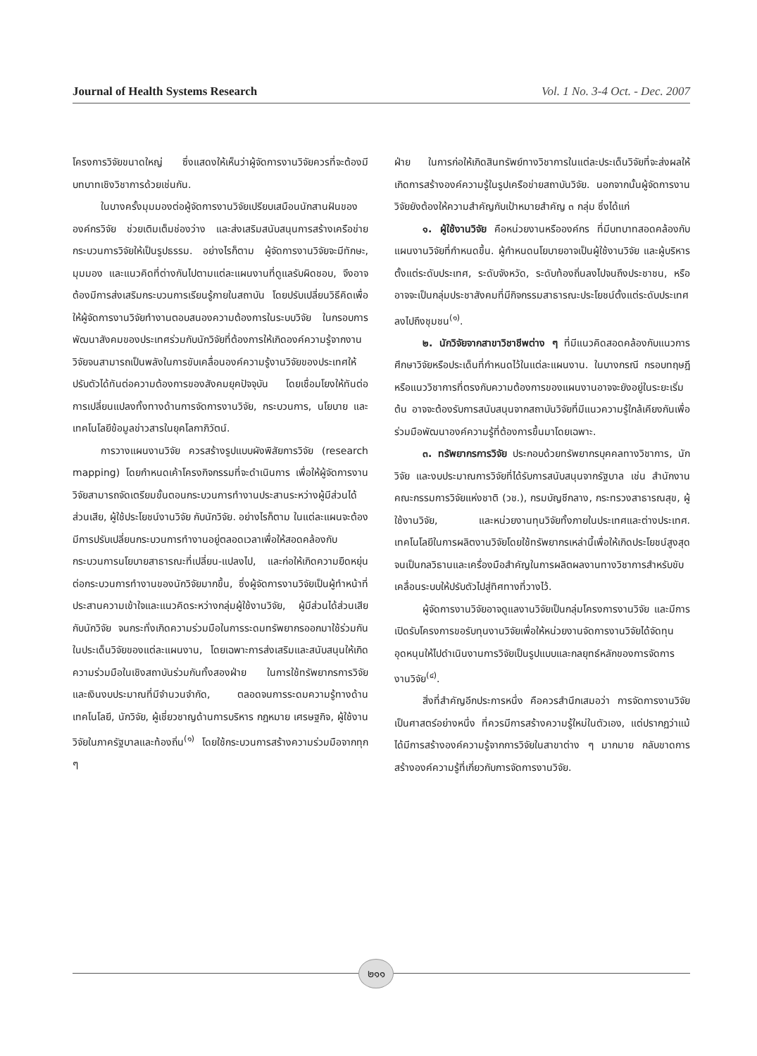Journal of Health Systems Research Vol. 1 No. 3-4 Oct. - Dec. 2007
โครงการวิจัยขนาดใหญ่ ซึ่งแสดงให้เห็นว่าผู้จัดการงานวิจัยควรที่จะต้องมีบทบาทเชิงวิชาการด้วยเช่นกัน.
ในบางครั้งมุมมองต่อผู้จัดการงานวิจัยเปรียบเสมือนนักสานฝันขององค์กรวิจัย ช่วยเติมเต็มช่องว่าง และส่งเสริมสนับสนุนการสร้างเครือข่ายกระบวนการวิจัยให้เป็นรูปธรรม. อย่างไรก็ตาม ผู้จัดการงานวิจัยจะมีทักษะ, มุมมอง และแนวคิดที่ต่างกันไปตามแต่ละแผนงานที่ดูแลรับผิดชอบ, จึงอาจต้องมีการส่งเสริมกระบวนการเรียนรู้ภายในสถาบัน โดยปรับเปลี่ยนวิธีคิดเพื่อให้ผู้จัดการงานวิจัยทำงานตอบสนองความต้องการในระบบวิจัย ในกรอบการพัฒนาสังคมของประเทศร่วมกับนักวิจัยที่ต้องการให้เกิดองค์ความรู้จากงานวิจัยจนสามารถเป็นพลังในการขับเคลื่อนองค์ความรู้งานวิจัยของประเทศให้ปรับตัวได้ทันต่อความต้องการของสังคมยุคปัจจุบัน โดยเชื่อมโยงให้ทันต่อการเปลี่ยนแปลงทั้งทางด้านการจัดการงานวิจัย, กระบวนการ, นโยบาย และเทคโนโลยีข้อมูลข่าวสารในยุคโลกาภิวัตน์.
การวางแผนงานวิจัย ควรสร้างรูปแบบผังพิสัยการวิจัย (research mapping) โดยกำหนดเค้าโครงกิจกรรมที่จะดำเนินการ เพื่อให้ผู้จัดการงานวิจัยสามารถจัดเตรียมขั้นตอนกระบวนการทำงานประสานระหว่างผู้มีส่วนได้ส่วนเสีย, ผู้ใช้ประโยชน์งานวิจัย กับนักวิจัย. อย่างไรก็ตาม ในแต่ละแผนจะต้องมีการปรับเปลี่ยนกระบวนการทำงานอยู่ตลอดเวลาเพื่อให้สอดคล้องกับกระบวนการนโยบายสาธารณะที่เปลี่ยน-แปลงไป, และก่อให้เกิดความยืดหยุ่นต่อกระบวนการทำงานของนักวิจัยมากขึ้น, ซึ่งผู้จัดการงานวิจัยเป็นผู้ทำหน้าที่ประสานความเข้าใจและแนวคิดระหว่างกลุ่มผู้ใช้งานวิจัย, ผู้มีส่วนได้ส่วนเสีย กับนักวิจัย จนกระทั่งเกิดความร่วมมือในการระดมทรัพยากรออกมาใช้ร่วมกันในประเด็นวิจัยของแต่ละแผนงาน, โดยเฉพาะการส่งเสริมและสนับสนุนให้เกิดความร่วมมือในเชิงสถาบันร่วมกันทั้งสองฝ่าย ในการใช้ทรัพยากรการวิจัย และเงินงบประมาณที่มีจำนวนจำกัด, ตลอดจนการระดมความรู้ทางด้านเทคโนโลยี, นักวิจัย, ผู้เชี่ยวชาญด้านการบริหาร กฎหมาย เศรษฐกิจ, ผู้ใช้งานวิจัยในภาครัฐบาลและท้องถิ่น<sup>(๑)</sup> โดยใช้กระบวนการสร้างความร่วมมือจากทุก ๆ
ฝ่าย ในการก่อให้เกิดสินทรัพย์ทางวิชาการในแต่ละประเด็นวิจัยที่จะส่งผลให้เกิดการสร้างองค์ความรู้ในรูปเครือข่ายสถาบันวิจัย. นอกจากนั้นผู้จัดการงานวิจัยยังต้องให้ความสำคัญกับเป้าหมายสำคัญ ๓ กลุ่ม ซึ่งได้แก่
๑. ผู้ใช้งานวิจัย คือหน่วยงานหรือองค์กร ที่มีบทบาทสอดคล้องกับแผนงานวิจัยที่กำหนดขึ้น. ผู้กำหนดนโยบายอาจเป็นผู้ใช้งานวิจัย และผู้บริหารตั้งแต่ระดับประเทศ, ระดับจังหวัด, ระดับท้องถิ่นลงไปจนถึงประชาชน, หรืออาจจะเป็นกลุ่มประชาสังคมที่มีกิจกรรมสาธารณะประโยชน์ตั้งแต่ระดับประเทศลงไปถึงชุมชน<sup>(๑)</sup>.
๒. นักวิจัยจากสาขาวิชาชีพต่าง ๆ ที่มีแนวคิดสอดคล้องกับแนวการศึกษาวิจัยหรือประเด็นที่กำหนดไว้ในแต่ละแผนงาน. ในบางกรณี กรอบทฤษฎีหรือแนววิชาการที่ตรงกับความต้องการของแผนงานอาจจะยังอยู่ในระยะเริ่มต้น อาจจะต้องรับการสนับสนุนจากสถาบันวิจัยที่มีแนวความรู้ใกล้เคียงกันเพื่อร่วมมือพัฒนาองค์ความรู้ที่ต้องการขึ้นมาโดยเฉพาะ.
๓. ทรัพยากรการวิจัย ประกอบด้วยทรัพยากรบุคคลทางวิชาการ, นักวิจัย และงบประมาณการวิจัยที่ได้รับการสนับสนุนจากรัฐบาล เช่น สำนักงานคณะกรรมการวิจัยแห่งชาติ (วช.), กรมบัญชีกลาง, กระทรวงสาธารณสุข, ผู้ใช้งานวิจัย, และหน่วยงานทุนวิจัยทั้งภายในประเทศและต่างประเทศ. เทคโนโลยีในการผลิตงานวิจัยโดยใช้ทรัพยากรเหล่านี้เพื่อให้เกิดประโยชน์สูงสุด จนเป็นกลวิธานและเครื่องมือสำคัญในการผลิตผลงานทางวิชาการสำหรับขับเคลื่อนระบบให้ปรับตัวไปสู่ทิศทางที่วางไว้.
ผู้จัดการงานวิจัยอาจดูแลงานวิจัยเป็นกลุ่มโครงการงานวิจัย และมีการเปิดรับโครงการขอรับทุนงานวิจัยเพื่อให้หน่วยงานจัดการงานวิจัยได้จัดทุนอุดหนุนให้ไปดำเนินงานการวิจัยเป็นรูปแบบและกลยุทธ์หลักของการจัดการงานวิจัย<sup>(๔)</sup>.
สิ่งที่สำคัญอีกประการหนึ่ง คือควรสำนึกเสมอว่า การจัดการงานวิจัยเป็นศาสตร์อย่างหนึ่ง ที่ควรมีการสร้างความรู้ใหม่ในตัวเอง, แต่ปรากฏว่าแม้ได้มีการสร้างองค์ความรู้จากการวิจัยในสาขาต่าง ๆ มากมาย กลับขาดการสร้างองค์ความรู้ที่เกี่ยวกับการจัดการงานวิจัย.
๒๑๑